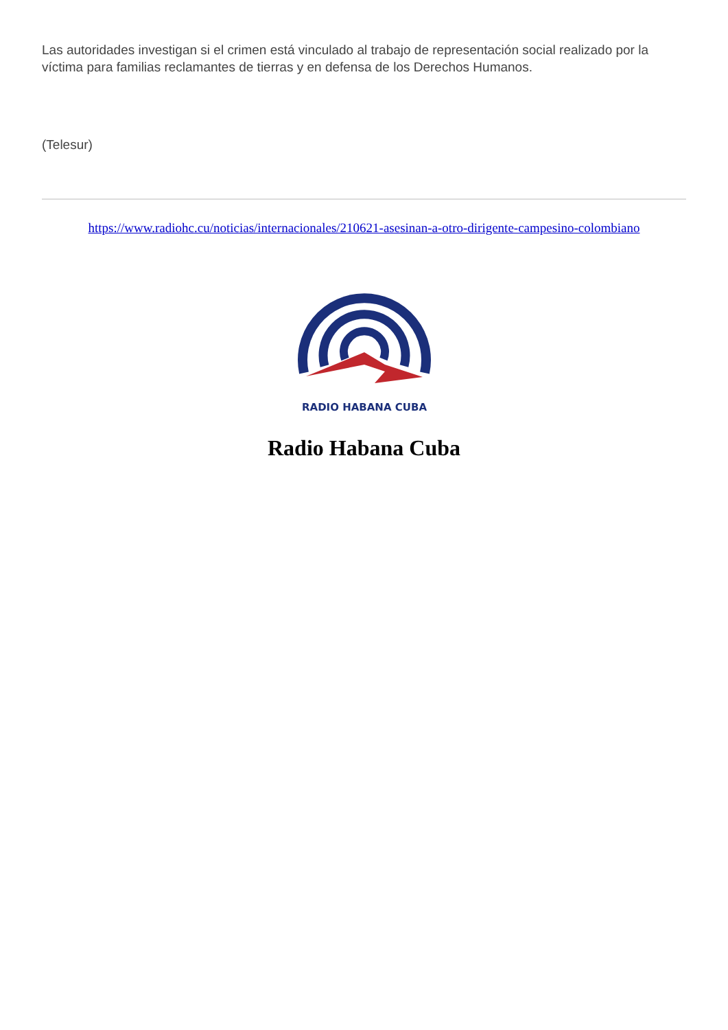Las autoridades investigan si el crimen está vinculado al trabajo de representación social realizado por la víctima para familias reclamantes de tierras y en defensa de los Derechos Humanos.
(Telesur)
https://www.radiohc.cu/noticias/internacionales/210621-asesinan-a-otro-dirigente-campesino-colombiano
RADIO HABANA CUBA
Radio Habana Cuba